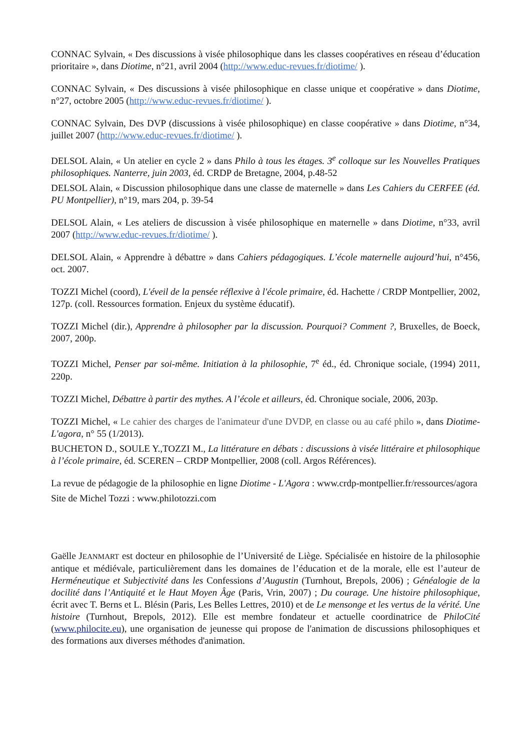CONNAC Sylvain, « Des discussions à visée philosophique dans les classes coopératives en réseau d’éducation prioritaire », dans Diotime, n°21, avril 2004 (http://www.educ-revues.fr/diotime/ ).
CONNAC Sylvain, « Des discussions à visée philosophique en classe unique et coopérative » dans Diotime, n°27, octobre 2005 (http://www.educ-revues.fr/diotime/ ).
CONNAC Sylvain, Des DVP (discussions à visée philosophique) en classe coopérative » dans Diotime, n°34, juillet 2007 (http://www.educ-revues.fr/diotime/ ).
DELSOL Alain, « Un atelier en cycle 2 » dans Philo à tous les étages. 3<sup>e</sup> colloque sur les Nouvelles Pratiques philosophiques. Nanterre, juin 2003, éd. CRDP de Bretagne, 2004, p.48-52
DELSOL Alain, « Discussion philosophique dans une classe de maternelle » dans Les Cahiers du CERFEE (éd. PU Montpellier), n°19, mars 204, p. 39-54
DELSOL Alain, « Les ateliers de discussion à visée philosophique en maternelle » dans Diotime, n°33, avril 2007 (http://www.educ-revues.fr/diotime/ ).
DELSOL Alain, « Apprendre à débattre » dans Cahiers pédagogiques. L’école maternelle aujourd’hui, n°456, oct. 2007.
TOZZI Michel (coord), L'éveil de la pensée réflexive à l'école primaire, éd. Hachette / CRDP Montpellier, 2002, 127p. (coll. Ressources formation. Enjeux du système éducatif).
TOZZI Michel (dir.), Apprendre à philosopher par la discussion. Pourquoi? Comment ?, Bruxelles, de Boeck, 2007, 200p.
TOZZI Michel, Penser par soi-même. Initiation à la philosophie, 7<sup>e</sup> éd., éd. Chronique sociale, (1994) 2011, 220p.
TOZZI Michel, Débattre à partir des mythes. A l’école et ailleurs, éd. Chronique sociale, 2006, 203p.
TOZZI Michel, « Le cahier des charges de l'animateur d'une DVDP, en classe ou au café philo », dans Diotime-L'agora, n° 55 (1/2013).
BUCHETON D., SOULE Y.,TOZZI M., La littérature en débats : discussions à visée littéraire et philosophique à l’école primaire, éd. SCEREN – CRDP Montpellier, 2008 (coll. Argos Références).
La revue de pédagogie de la philosophie en ligne Diotime - L'Agora : www.crdp-montpellier.fr/ressources/agora
Site de Michel Tozzi : www.philotozzi.com
Gaëlle JEANMART est docteur en philosophie de l’Université de Liège. Spécialisée en histoire de la philosophie antique et médiévale, particulièrement dans les domaines de l’éducation et de la morale, elle est l’auteur de Herméneutique et Subjectivité dans les Confessions d’Augustin (Turnhout, Brepols, 2006) ; Généalogie de la docilité dans l’Antiquité et le Haut Moyen Âge (Paris, Vrin, 2007) ; Du courage. Une histoire philosophique, écrit avec T. Berns et L. Blésin (Paris, Les Belles Lettres, 2010) et de Le mensonge et les vertus de la vérité. Une histoire (Turnhout, Brepols, 2012). Elle est membre fondateur et actuelle coordinatrice de PhiloCité (www.philocite.eu), une organisation de jeunesse qui propose de l'animation de discussions philosophiques et des formations aux diverses méthodes d'animation.